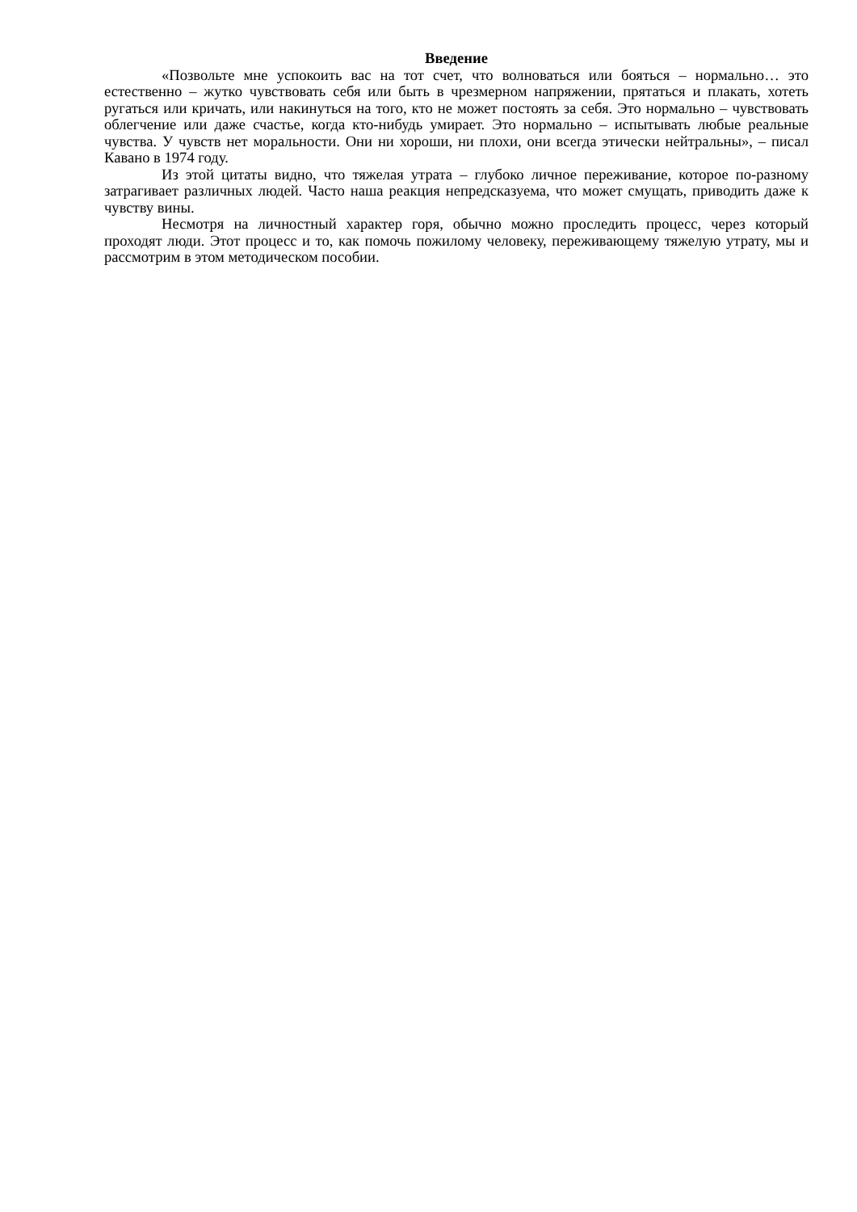Введение
«Позвольте мне успокоить вас на тот счет, что волноваться или бояться – нормально… это естественно – жутко чувствовать себя или быть в чрезмерном напряжении, прятаться и плакать, хотеть ругаться или кричать, или накинуться на того, кто не может постоять за себя. Это нормально – чувствовать облегчение или даже счастье, когда кто-нибудь умирает. Это нормально – испытывать любые реальные чувства. У чувств нет моральности. Они ни хороши, ни плохи, они всегда этически нейтральны», – писал Кавано в 1974 году.
Из этой цитаты видно, что тяжелая утрата – глубоко личное переживание, которое по-разному затрагивает различных людей. Часто наша реакция непредсказуема, что может смущать, приводить даже к чувству вины.
Несмотря на личностный характер горя, обычно можно проследить процесс, через который проходят люди. Этот процесс и то, как помочь пожилому человеку, переживающему тяжелую утрату, мы и рассмотрим в этом методическом пособии.